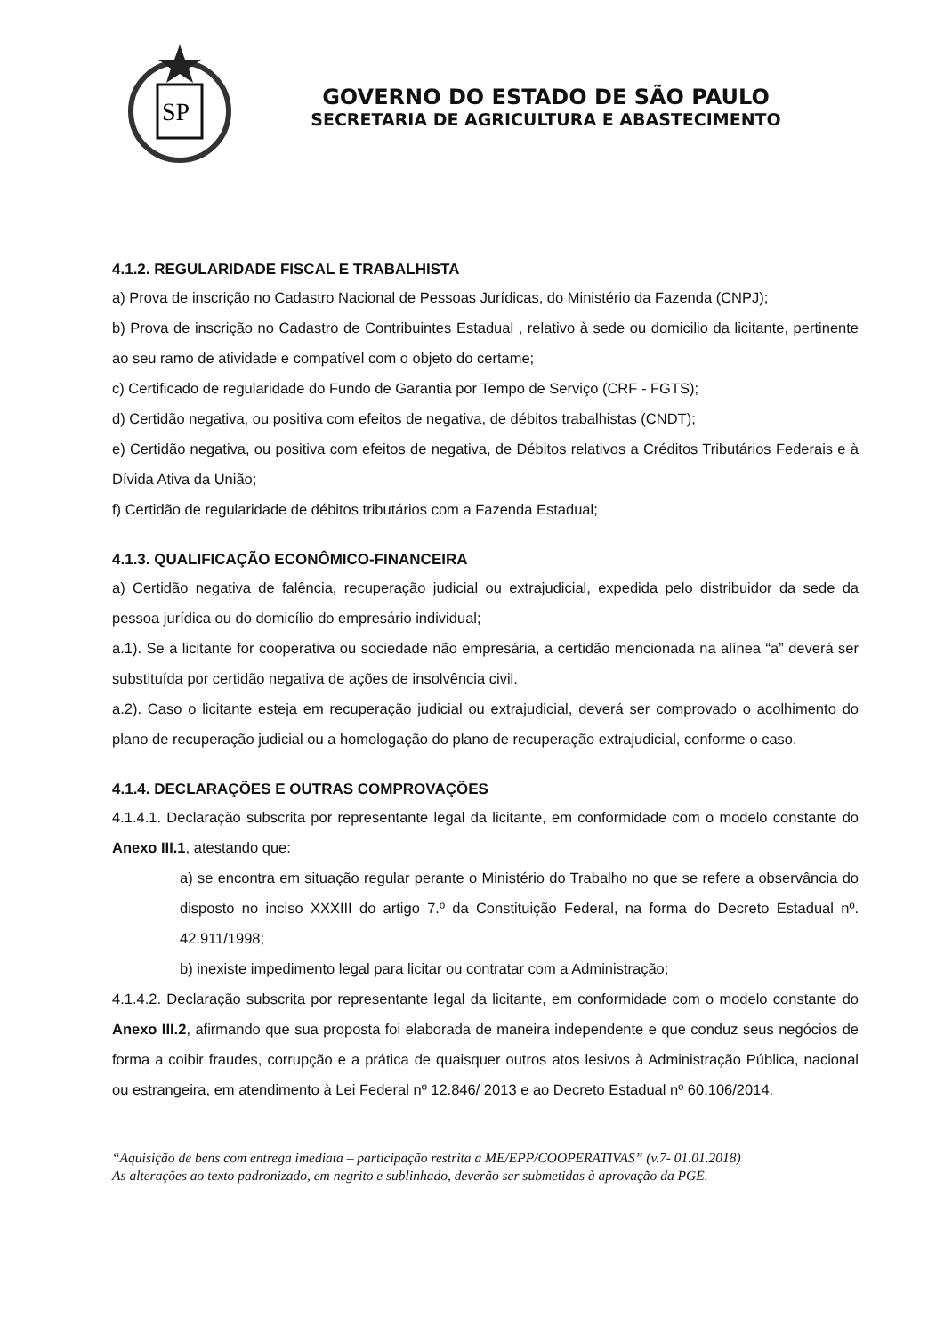SP
GOVERNO DO ESTADO DE SÃO PAULO
SECRETARIA DE AGRICULTURA E ABASTECIMENTO
4.1.2. REGULARIDADE FISCAL E TRABALHISTA
a) Prova de inscrição no Cadastro Nacional de Pessoas Jurídicas, do Ministério da Fazenda (CNPJ);
b) Prova de inscrição no Cadastro de Contribuintes Estadual , relativo à sede ou domicilio da licitante, pertinente ao seu ramo de atividade e compatível com o objeto do certame;
c) Certificado de regularidade do Fundo de Garantia por Tempo de Serviço (CRF - FGTS);
d) Certidão negativa, ou positiva com efeitos de negativa, de débitos trabalhistas (CNDT);
e) Certidão negativa, ou positiva com efeitos de negativa, de Débitos relativos a Créditos Tributários Federais e à Dívida Ativa da União;
f) Certidão de regularidade de débitos tributários com a Fazenda Estadual;
4.1.3. QUALIFICAÇÃO ECONÔMICO-FINANCEIRA
a) Certidão negativa de falência, recuperação judicial ou extrajudicial, expedida pelo distribuidor da sede da pessoa jurídica ou do domicílio do empresário individual;
a.1). Se a licitante for cooperativa ou sociedade não empresária, a certidão mencionada na alínea “a” deverá ser substituída por certidão negativa de ações de insolvência civil.
a.2). Caso o licitante esteja em recuperação judicial ou extrajudicial, deverá ser comprovado o acolhimento do plano de recuperação judicial ou a homologação do plano de recuperação extrajudicial, conforme o caso.
4.1.4. DECLARAÇÕES E OUTRAS COMPROVAÇÕES
4.1.4.1. Declaração subscrita por representante legal da licitante, em conformidade com o modelo constante do Anexo III.1, atestando que:
a) se encontra em situação regular perante o Ministério do Trabalho no que se refere a observância do disposto no inciso XXXIII do artigo 7.º da Constituição Federal, na forma do Decreto Estadual nº. 42.911/1998;
b) inexiste impedimento legal para licitar ou contratar com a Administração;
4.1.4.2. Declaração subscrita por representante legal da licitante, em conformidade com o modelo constante do Anexo III.2, afirmando que sua proposta foi elaborada de maneira independente e que conduz seus negócios de forma a coibir fraudes, corrupção e a prática de quaisquer outros atos lesivos à Administração Pública, nacional ou estrangeira, em atendimento à Lei Federal nº 12.846/ 2013 e ao Decreto Estadual nº 60.106/2014.
“Aquisição de bens com entrega imediata – participação restrita a ME/EPP/COOPERATIVAS” (v.7- 01.01.2018)
As alterações ao texto padronizado, em negrito e sublinhado, deverão ser submetidas à aprovação da PGE.